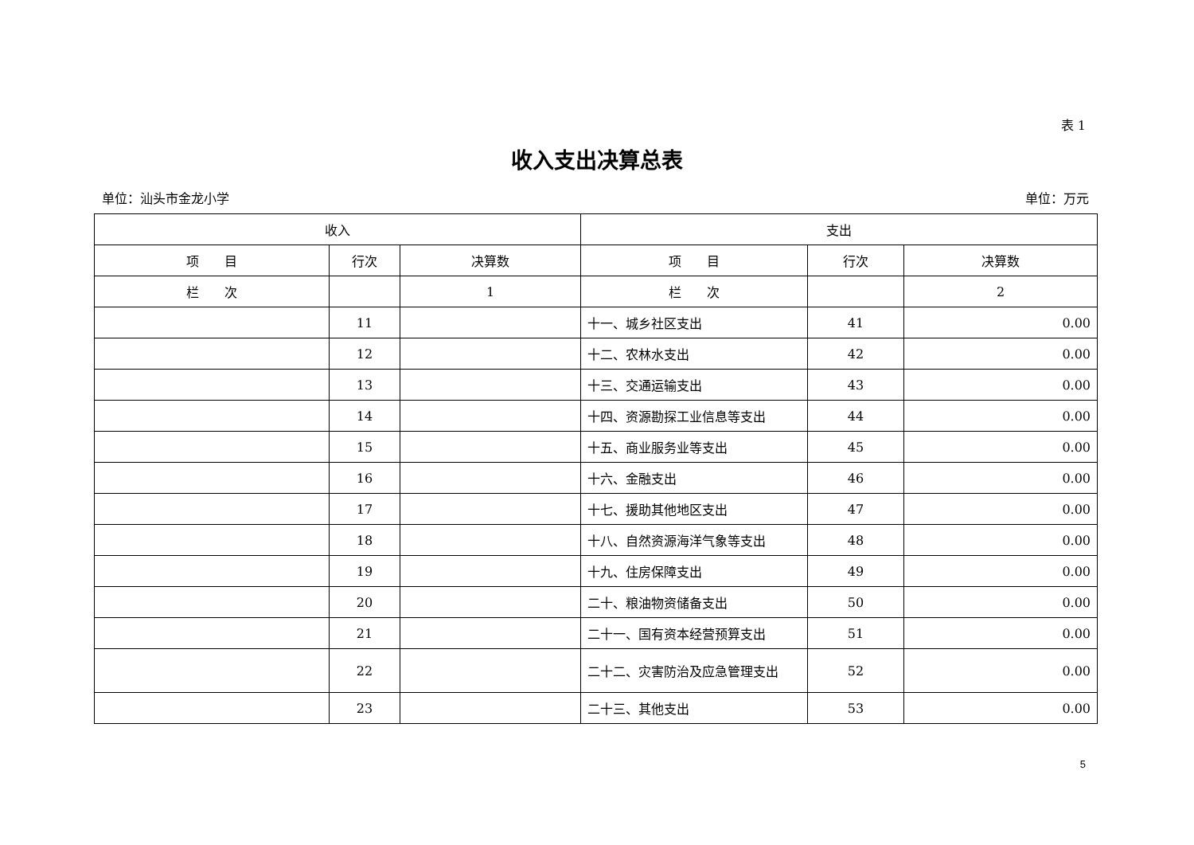表 1
收入支出决算总表
单位：汕头市金龙小学 单位：万元
| 收入 | | | 支出 | | |
| --- | --- | --- | --- | --- | --- |
| 项 目 | 行次 | 决算数 | 项 目 | 行次 | 决算数 |
| 栏 次 | | 1 | 栏 次 | | 2 |
| | 11 | | 十一、城乡社区支出 | 41 | 0.00 |
| | 12 | | 十二、农林水支出 | 42 | 0.00 |
| | 13 | | 十三、交通运输支出 | 43 | 0.00 |
| | 14 | | 十四、资源勘探工业信息等支出 | 44 | 0.00 |
| | 15 | | 十五、商业服务业等支出 | 45 | 0.00 |
| | 16 | | 十六、金融支出 | 46 | 0.00 |
| | 17 | | 十七、援助其他地区支出 | 47 | 0.00 |
| | 18 | | 十八、自然资源海洋气象等支出 | 48 | 0.00 |
| | 19 | | 十九、住房保障支出 | 49 | 0.00 |
| | 20 | | 二十、粮油物资储备支出 | 50 | 0.00 |
| | 21 | | 二十一、国有资本经营预算支出 | 51 | 0.00 |
| | 22 | | 二十二、灾害防治及应急管理支出 | 52 | 0.00 |
| | 23 | | 二十三、其他支出 | 53 | 0.00 |
5